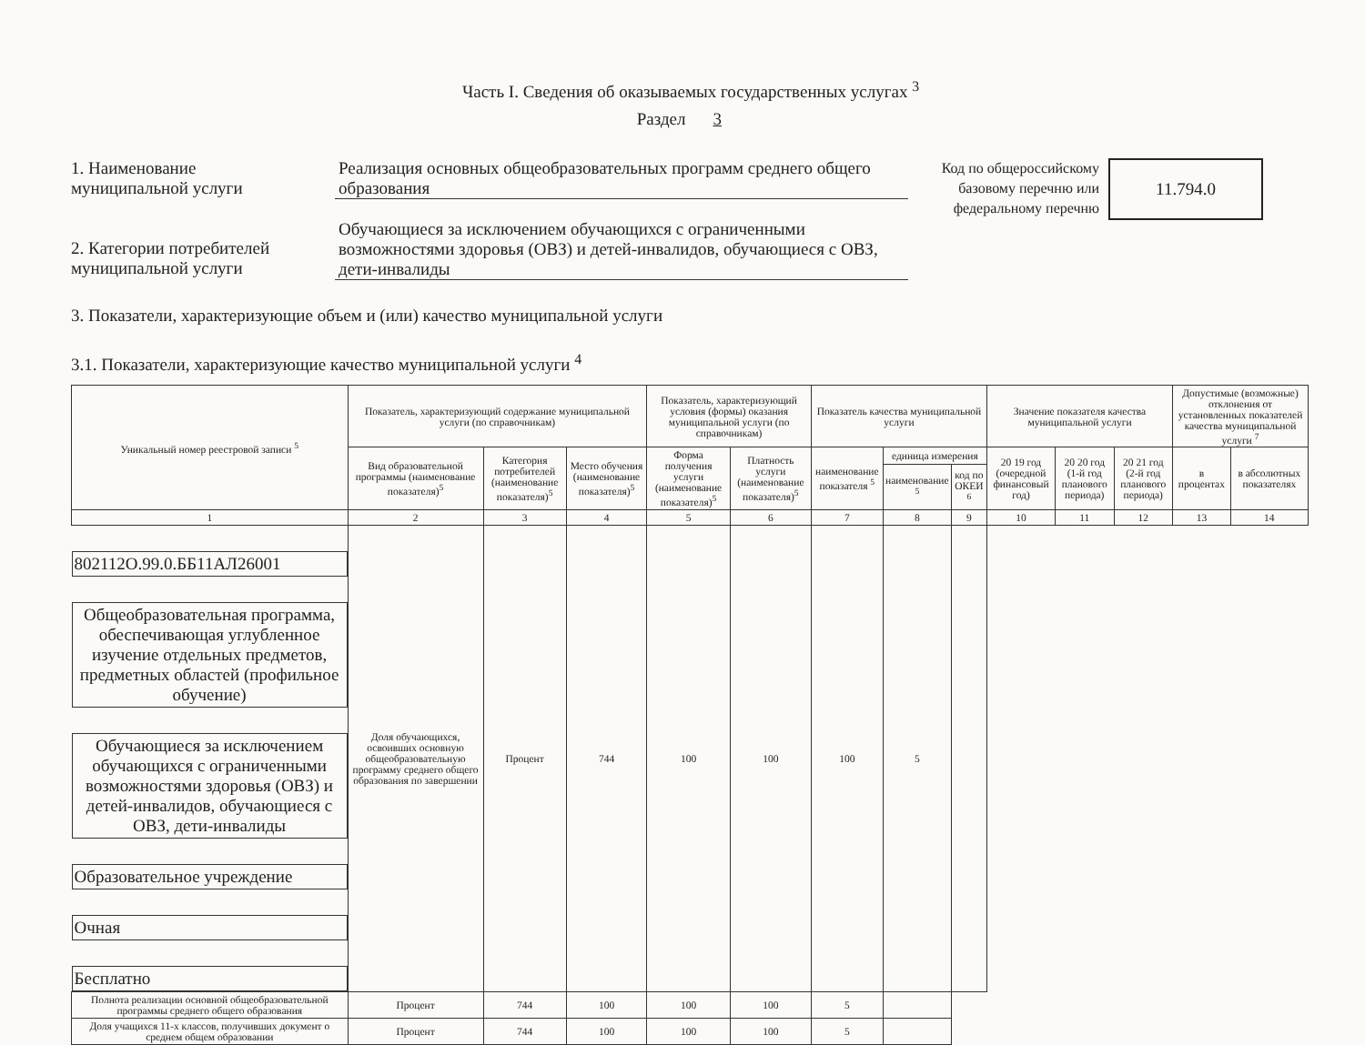Часть I. Сведения об оказываемых государственных услугах <sup>3</sup>
Раздел 3
1. Наименование
муниципальной услуги
2. Категории потребителей
муниципальной услуги
Реализация основных общеобразовательных программ среднего общего образования
Обучающиеся за исключением обучающихся с ограниченными возможностями здоровья (ОВЗ) и детей-инвалидов, обучающиеся с ОВЗ, дети-инвалиды
Код по общероссийскому базовому перечню или федеральному перечню
11.794.0
3. Показатели, характеризующие объем и (или) качество муниципальной услуги
3.1. Показатели, характеризующие качество муниципальной услуги <sup>4</sup>
| Уникальный номер реестровой записи <sup>5</sup> | Показатель, характеризующий содержание муниципальной услуги (по справочникам) | | | Показатель, характеризующий условия (формы) оказания муниципальной услуги (по справочникам) | | Показатель качества муниципальной услуги | | | Значение показателя качества муниципальной услуги | | | Допустимые (возможные) отклонения от установленных показателей качества муниципальной услуги <sup>7</sup> | |
| --- | --- | --- | --- | --- | --- | --- | --- | --- | --- | --- | --- | --- | --- |
| | Вид образовательной программы (наименование показателя)<sup>5</sup> | Категория потребителей (наименование показателя)<sup>5</sup> | Место обучения (наименование показателя)<sup>5</sup> | Форма получения услуги (наименование показателя)<sup>5</sup> | Платность услуги (наименование показателя)<sup>5</sup> | наименование показателя <sup>5</sup> | единица измерения | | 20 19 год (очередной финансовый год) | 20 20 год (1-й год планового периода) | 20 21 год (2-й год планового периода) | в процентах | в абсолютных показателях |
| | | | | | | | наименование <sup>5</sup> | код по ОКЕИ <sup>6</sup> | | | | | |
| 1 | 2 | 3 | 4 | 5 | 6 | 7 | 8 | 9 | 10 | 11 | 12 | 13 | 14 |
| 802112О.99.0.ББ11АЛ26001 | Общеобразовательная программа, обеспечивающая углубленное изучение отдельных предметов, предметных областей (профильное обучение) | Обучающиеся за исключением обучающихся с ограниченными возможностями здоровья (ОВЗ) и детей-инвалидов, обучающиеся с ОВЗ, дети-инвалиды | Образовательное учреждение | Очная | Бесплатно | Доля обучающихся, освоивших основную общеобразовательную программу среднего общего образования по завершении | Процент | 744 | 100 | 100 | 100 | 5 | |
| | | | | | | Полнота реализации основной общеобразовательной программы среднего общего образования | Процент | 744 | 100 | 100 | 100 | 5 | |
| | | | | | | Доля учащихся 11-х классов, получивших документ о среднем общем образовании | Процент | 744 | 100 | 100 | 100 | 5 | |